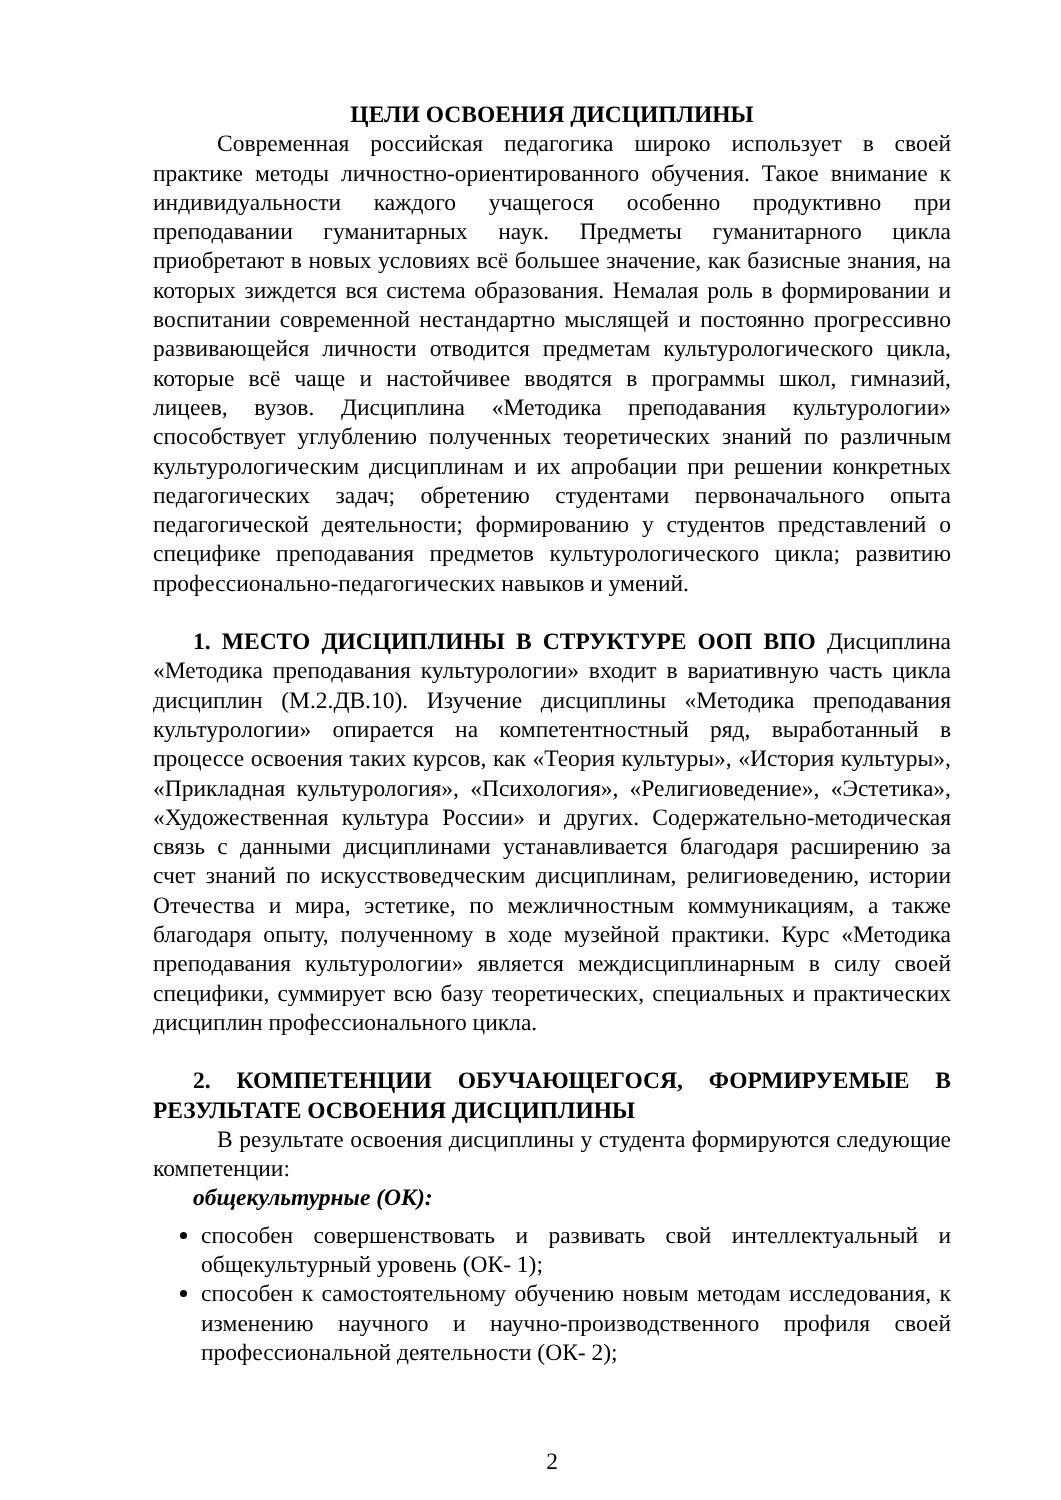ЦЕЛИ ОСВОЕНИЯ ДИСЦИПЛИНЫ
Современная российская педагогика широко использует в своей практике методы личностно-ориентированного обучения. Такое внимание к индивидуальности каждого учащегося особенно продуктивно при преподавании гуманитарных наук. Предметы гуманитарного цикла приобретают в новых условиях всё большее значение, как базисные знания, на которых зиждется вся система образования. Немалая роль в формировании и воспитании современной нестандартно мыслящей и постоянно прогрессивно развивающейся личности отводится предметам культурологического цикла, которые всё чаще и настойчивее вводятся в программы школ, гимназий, лицеев, вузов. Дисциплина «Методика преподавания культурологии» способствует углублению полученных теоретических знаний по различным культурологическим дисциплинам и их апробации при решении конкретных педагогических задач; обретению студентами первоначального опыта педагогической деятельности; формированию у студентов представлений о специфике преподавания предметов культурологического цикла; развитию профессионально-педагогических навыков и умений.
1. МЕСТО ДИСЦИПЛИНЫ В СТРУКТУРЕ ООП ВПО Дисциплина «Методика преподавания культурологии» входит в вариативную часть цикла дисциплин (М.2.ДВ.10). Изучение дисциплины «Методика преподавания культурологии» опирается на компетентностный ряд, выработанный в процессе освоения таких курсов, как «Теория культуры», «История культуры», «Прикладная культурология», «Психология», «Религиоведение», «Эстетика», «Художественная культура России» и других. Содержательно-методическая связь с данными дисциплинами устанавливается благодаря расширению за счет знаний по искусствоведческим дисциплинам, религиоведению, истории Отечества и мира, эстетике, по межличностным коммуникациям, а также благодаря опыту, полученному в ходе музейной практики. Курс «Методика преподавания культурологии» является междисциплинарным в силу своей специфики, суммирует всю базу теоретических, специальных и практических дисциплин профессионального цикла.
2. КОМПЕТЕНЦИИ ОБУЧАЮЩЕГОСЯ, ФОРМИРУЕМЫЕ В РЕЗУЛЬТАТЕ ОСВОЕНИЯ ДИСЦИПЛИНЫ
В результате освоения дисциплины у студента формируются следующие компетенции:
общекультурные (ОК):
способен совершенствовать и развивать свой интеллектуальный и общекультурный уровень (ОК- 1);
способен к самостоятельному обучению новым методам исследования, к изменению научного и научно-производственного профиля своей профессиональной деятельности (ОК- 2);
2